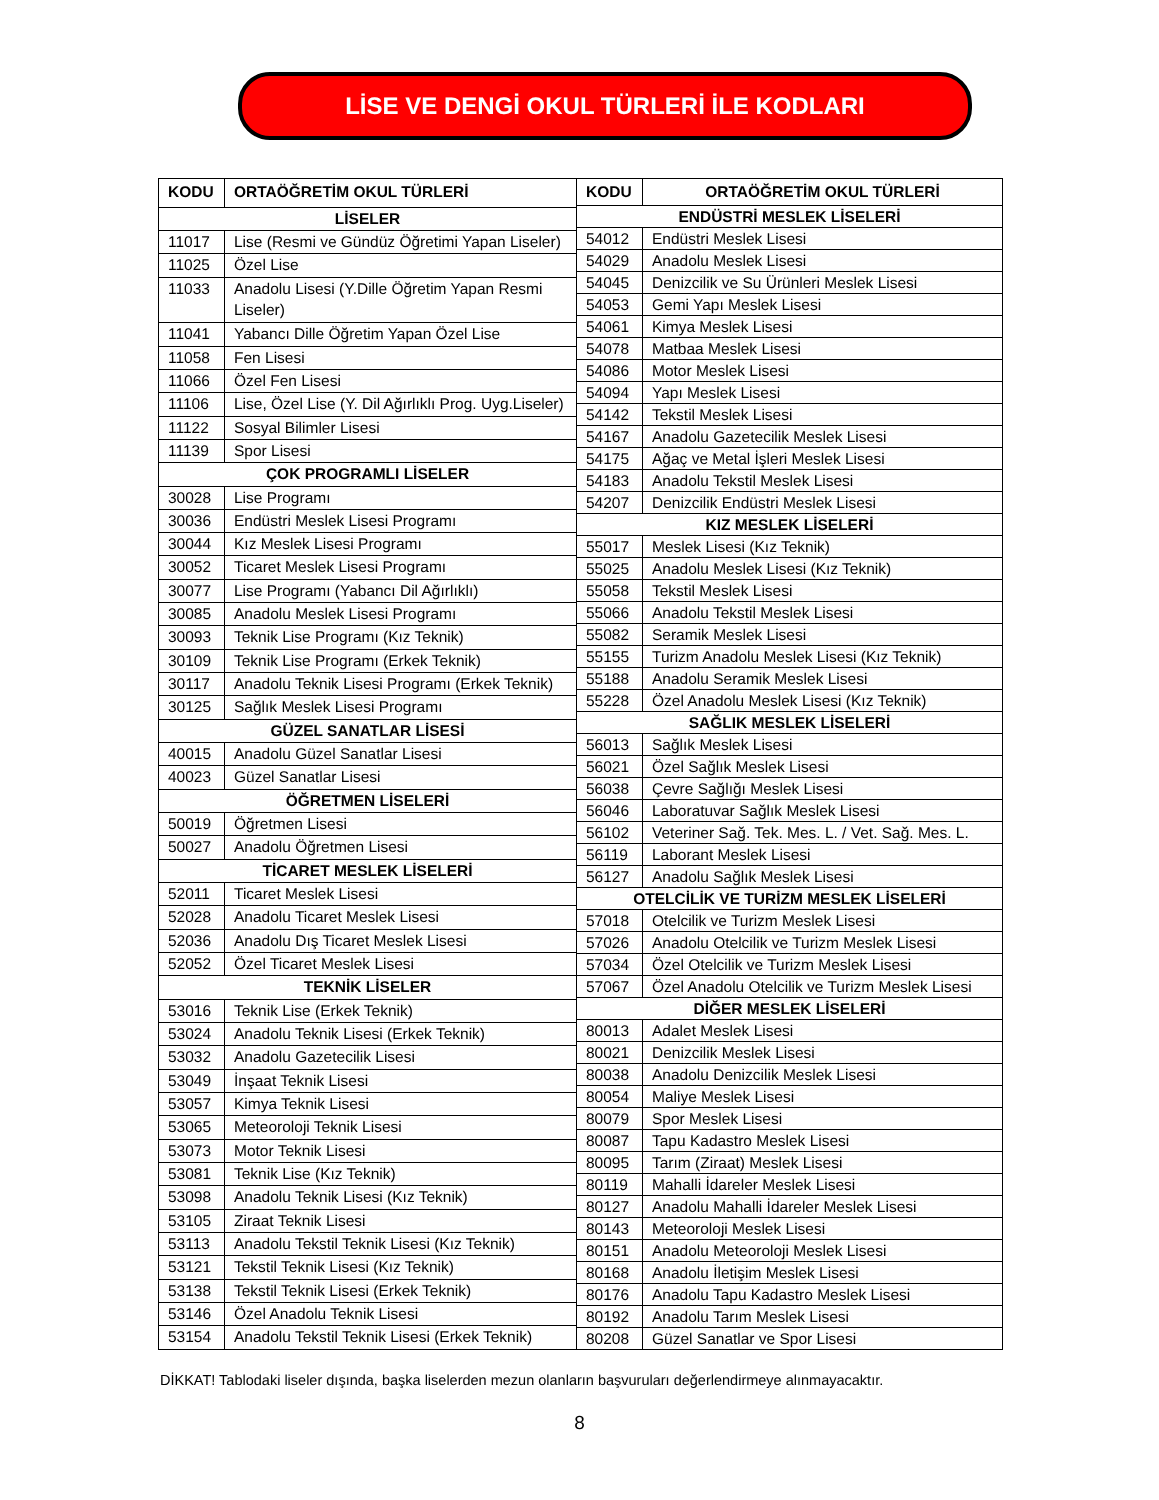LİSE VE DENGİ OKUL TÜRLERİ İLE KODLARI
| KODU | ORTAÖĞRETİM OKUL TÜRLERİ |
| --- | --- |
| LİSELER | |
| 11017 | Lise (Resmi ve Gündüz Öğretimi Yapan Liseler) |
| 11025 | Özel Lise |
| 11033 | Anadolu Lisesi (Y.Dille Öğretim Yapan Resmi Liseler) |
| 11041 | Yabancı Dille Öğretim Yapan Özel Lise |
| 11058 | Fen Lisesi |
| 11066 | Özel Fen Lisesi |
| 11106 | Lise, Özel Lise (Y. Dil Ağırlıklı Prog. Uyg.Liseler) |
| 11122 | Sosyal Bilimler Lisesi |
| 11139 | Spor Lisesi |
| ÇOK PROGRAMLI LİSELER | |
| 30028 | Lise Programı |
| 30036 | Endüstri Meslek Lisesi Programı |
| 30044 | Kız Meslek Lisesi Programı |
| 30052 | Ticaret Meslek Lisesi Programı |
| 30077 | Lise Programı (Yabancı Dil Ağırlıklı) |
| 30085 | Anadolu Meslek Lisesi Programı |
| 30093 | Teknik Lise Programı (Kız Teknik) |
| 30109 | Teknik Lise Programı (Erkek Teknik) |
| 30117 | Anadolu Teknik Lisesi Programı (Erkek Teknik) |
| 30125 | Sağlık Meslek Lisesi Programı |
| GÜZEL SANATLAR LİSESİ | |
| 40015 | Anadolu Güzel Sanatlar Lisesi |
| 40023 | Güzel Sanatlar Lisesi |
| ÖĞRETMEN LİSELERİ | |
| 50019 | Öğretmen Lisesi |
| 50027 | Anadolu Öğretmen Lisesi |
| TİCARET MESLEK LİSELERİ | |
| 52011 | Ticaret Meslek Lisesi |
| 52028 | Anadolu Ticaret Meslek Lisesi |
| 52036 | Anadolu Dış Ticaret Meslek Lisesi |
| 52052 | Özel Ticaret Meslek Lisesi |
| TEKNİK LİSELER | |
| 53016 | Teknik Lise (Erkek Teknik) |
| 53024 | Anadolu Teknik Lisesi (Erkek Teknik) |
| 53032 | Anadolu Gazetecilik Lisesi |
| 53049 | İnşaat Teknik Lisesi |
| 53057 | Kimya Teknik Lisesi |
| 53065 | Meteoroloji Teknik Lisesi |
| 53073 | Motor Teknik Lisesi |
| 53081 | Teknik Lise (Kız Teknik) |
| 53098 | Anadolu Teknik Lisesi (Kız Teknik) |
| 53105 | Ziraat Teknik Lisesi |
| 53113 | Anadolu Tekstil Teknik Lisesi (Kız Teknik) |
| 53121 | Tekstil Teknik Lisesi (Kız Teknik) |
| 53138 | Tekstil Teknik Lisesi (Erkek Teknik) |
| 53146 | Özel Anadolu Teknik Lisesi |
| 53154 | Anadolu Tekstil Teknik Lisesi (Erkek Teknik) |
| KODU | ORTAÖĞRETİM OKUL TÜRLERİ |
| --- | --- |
| ENDÜSTRİ MESLEK LİSELERİ | |
| 54012 | Endüstri Meslek Lisesi |
| 54029 | Anadolu Meslek Lisesi |
| 54045 | Denizcilik ve Su Ürünleri Meslek Lisesi |
| 54053 | Gemi Yapı Meslek Lisesi |
| 54061 | Kimya Meslek Lisesi |
| 54078 | Matbaa Meslek Lisesi |
| 54086 | Motor Meslek Lisesi |
| 54094 | Yapı Meslek Lisesi |
| 54142 | Tekstil Meslek Lisesi |
| 54167 | Anadolu Gazetecilik Meslek Lisesi |
| 54175 | Ağaç ve Metal İşleri Meslek Lisesi |
| 54183 | Anadolu Tekstil Meslek Lisesi |
| 54207 | Denizcilik Endüstri Meslek Lisesi |
| KIZ MESLEK LİSELERİ | |
| 55017 | Meslek Lisesi (Kız Teknik) |
| 55025 | Anadolu Meslek Lisesi (Kız Teknik) |
| 55058 | Tekstil Meslek Lisesi |
| 55066 | Anadolu Tekstil Meslek Lisesi |
| 55082 | Seramik Meslek Lisesi |
| 55155 | Turizm Anadolu Meslek Lisesi (Kız Teknik) |
| 55188 | Anadolu Seramik Meslek Lisesi |
| 55228 | Özel Anadolu Meslek Lisesi (Kız Teknik) |
| SAĞLIK MESLEK LİSELERİ | |
| 56013 | Sağlık Meslek Lisesi |
| 56021 | Özel Sağlık Meslek Lisesi |
| 56038 | Çevre Sağlığı Meslek Lisesi |
| 56046 | Laboratuvar Sağlık Meslek Lisesi |
| 56102 | Veteriner Sağ. Tek. Mes. L. / Vet. Sağ. Mes. L. |
| 56119 | Laborant Meslek Lisesi |
| 56127 | Anadolu Sağlık Meslek Lisesi |
| OTELCİLİK VE TURİZM MESLEK LİSELERİ | |
| 57018 | Otelcilik ve Turizm Meslek Lisesi |
| 57026 | Anadolu Otelcilik ve Turizm Meslek Lisesi |
| 57034 | Özel Otelcilik ve Turizm Meslek Lisesi |
| 57067 | Özel Anadolu Otelcilik ve Turizm Meslek Lisesi |
| DİĞER MESLEK LİSELERİ | |
| 80013 | Adalet Meslek Lisesi |
| 80021 | Denizcilik Meslek Lisesi |
| 80038 | Anadolu Denizcilik Meslek Lisesi |
| 80054 | Maliye Meslek Lisesi |
| 80079 | Spor Meslek Lisesi |
| 80087 | Tapu Kadastro Meslek Lisesi |
| 80095 | Tarım (Ziraat) Meslek Lisesi |
| 80119 | Mahalli İdareler Meslek Lisesi |
| 80127 | Anadolu Mahalli İdareler Meslek Lisesi |
| 80143 | Meteoroloji Meslek Lisesi |
| 80151 | Anadolu Meteoroloji Meslek Lisesi |
| 80168 | Anadolu İletişim Meslek Lisesi |
| 80176 | Anadolu Tapu Kadastro Meslek Lisesi |
| 80192 | Anadolu Tarım Meslek Lisesi |
| 80208 | Güzel Sanatlar ve Spor Lisesi |
DİKKAT! Tablodaki liseler dışında, başka liselerden mezun olanların başvuruları değerlendirmeye alınmayacaktır.
8